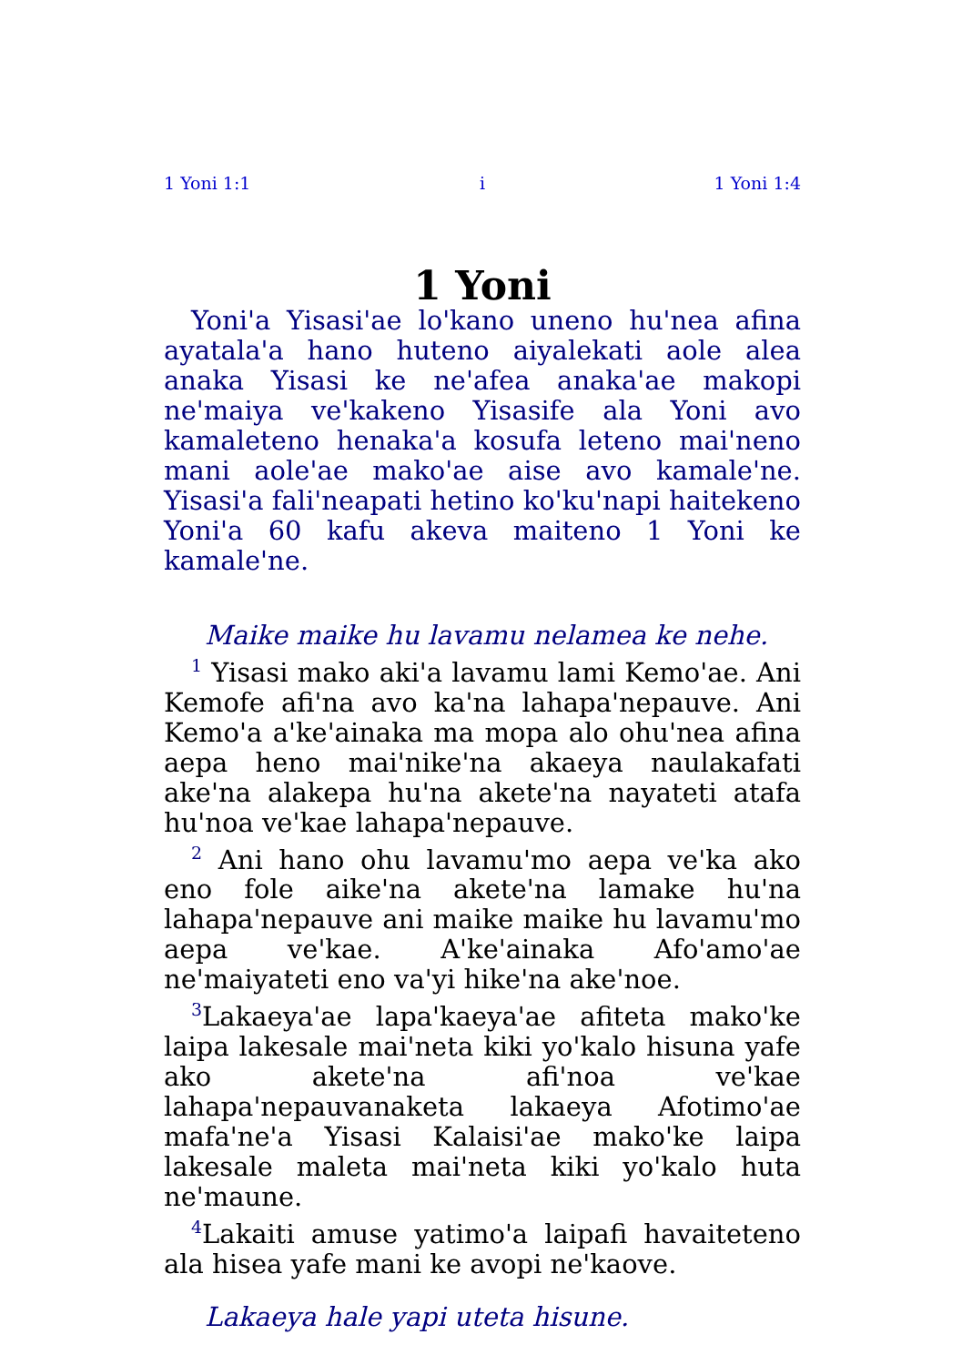1 Yoni 1:1 i 1 Yoni 1:4
1 Yoni
Yoni'a Yisasi'ae lo'kano uneno hu'nea afina ayatala'a hano huteno aiyalekati aole alea anaka Yisasi ke ne'afea anaka'ae makopi ne'maiya ve'kakeno Yisasife ala Yoni avo kamaleteno henaka'a kosufa leteno mai'neno mani aole'ae mako'ae aise avo kamale'ne. Yisasi'a fali'neapati hetino ko'ku'napi haitekeno Yoni'a 60 kafu akeva maiteno 1 Yoni ke kamale'ne.
Maike maike hu lavamu nelamea ke nehe.
<sup>1</sup> Yisasi mako aki'a lavamu lami Kemo'ae. Ani Kemofe afi'na avo ka'na lahapa'nepauve. Ani Kemo'a a'ke'ainaka ma mopa alo ohu'nea afina aepa heno mai'nike'na akaeya naulakafati ake'na alakepa hu'na akete'na nayateti atafa hu'noa ve'kae lahapa'nepauve.
<sup>2</sup> Ani hano ohu lavamu'mo aepa ve'ka ako eno fole aike'na akete'na lamake hu'na lahapa'nepauve ani maike maike hu lavamu'mo aepa ve'kae. A'ke'ainaka Afo'amo'ae ne'maiyateti eno va'yi hike'na ake'noe.
<sup>3</sup> Lakaeya'ae lapa'kaeya'ae afiteta mako'ke laipa lakesale mai'neta kiki yo'kalo hisuna yafe ako akete'na afi'noa ve'kae lahapa'nepauvanaketa lakaeya Afotimo'ae mafa'ne'a Yisasi Kalaisi'ae mako'ke laipa lakesale maleta mai'neta kiki yo'kalo huta ne'maune.
<sup>4</sup> Lakaiti amuse yatimo'a laipafi havaiteteno ala hisea yafe mani ke avopi ne'kaove.
Lakaeya hale yapi uteta hisune.